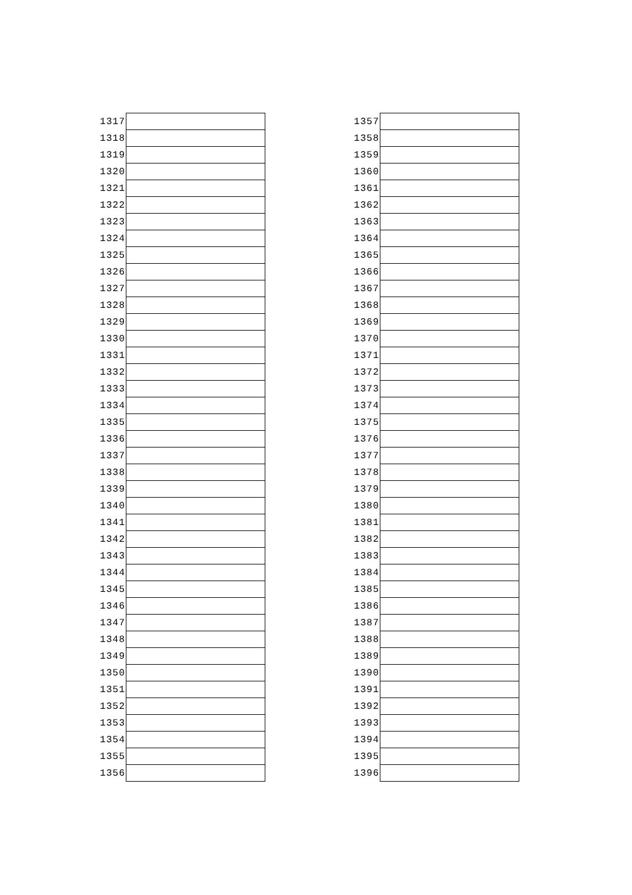| 1317 | |
| 1318 | |
| 1319 | |
| 1320 | |
| 1321 | |
| 1322 | |
| 1323 | |
| 1324 | |
| 1325 | |
| 1326 | |
| 1327 | |
| 1328 | |
| 1329 | |
| 1330 | |
| 1331 | |
| 1332 | |
| 1333 | |
| 1334 | |
| 1335 | |
| 1336 | |
| 1337 | |
| 1338 | |
| 1339 | |
| 1340 | |
| 1341 | |
| 1342 | |
| 1343 | |
| 1344 | |
| 1345 | |
| 1346 | |
| 1347 | |
| 1348 | |
| 1349 | |
| 1350 | |
| 1351 | |
| 1352 | |
| 1353 | |
| 1354 | |
| 1355 | |
| 1356 | |
| 1357 | |
| 1358 | |
| 1359 | |
| 1360 | |
| 1361 | |
| 1362 | |
| 1363 | |
| 1364 | |
| 1365 | |
| 1366 | |
| 1367 | |
| 1368 | |
| 1369 | |
| 1370 | |
| 1371 | |
| 1372 | |
| 1373 | |
| 1374 | |
| 1375 | |
| 1376 | |
| 1377 | |
| 1378 | |
| 1379 | |
| 1380 | |
| 1381 | |
| 1382 | |
| 1383 | |
| 1384 | |
| 1385 | |
| 1386 | |
| 1387 | |
| 1388 | |
| 1389 | |
| 1390 | |
| 1391 | |
| 1392 | |
| 1393 | |
| 1394 | |
| 1395 | |
| 1396 | |